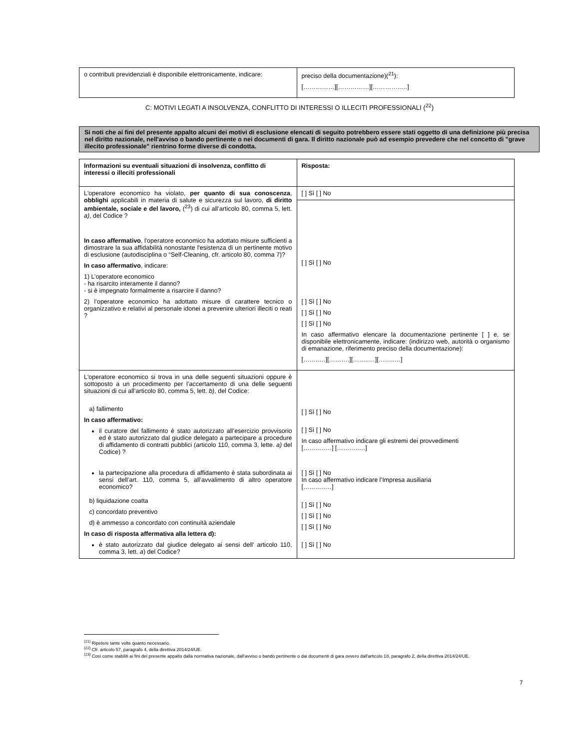| o contributi previdenziali è disponibile elettronicamente, indicare: | preciso della documentazione)(<sup>21</sup>): [……………][……………][…………..…] |
C: MOTIVI LEGATI A INSOLVENZA, CONFLITTO DI INTERESSI O ILLECITI PROFESSIONALI (<sup>22</sup>)
Si noti che ai fini del presente appalto alcuni dei motivi di esclusione elencati di seguito potrebbero essere stati oggetto di una definizione più precisa nel diritto nazionale, nell'avviso o bando pertinente o nei documenti di gara. Il diritto nazionale può ad esempio prevedere che nel concetto di "grave illecito professionale" rientrino forme diverse di condotta.
| Informazioni su eventuali situazioni di insolvenza, conflitto di interessi o illeciti professionali | Risposta: |
| L'operatore economico ha violato, per quanto di sua conoscenza , obblighi applicabili in materia di salute e sicurezza sul lavoro, di diritto ambientale, sociale e del lavoro, (<sup>23</sup>) di cui all’articolo 80, comma 5, lett. a) , del Codice ? In caso affermativo , l'operatore economico ha adottato misure sufficienti a dimostrare la sua affidabilità nonostante l'esistenza di un pertinente motivo di esclusione (autodisciplina o “Self-Cleaning, cfr. articolo 80, comma 7)? In caso affermativo , indicare: 1) L’operatore economico - ha risarcito interamente il danno? - si è impegnato formalmente a risarcire il danno? 2) l’operatore economico ha adottato misure di carattere tecnico o organizzativo e relativi al personale idonei a prevenire ulteriori illeciti o reati ? | [ ] Sì [ ] No |
| | [ ] Sì [ ] No [ ] Sì [ ] No [ ] Sì [ ] No [ ] Sì [ ] No In caso affermativo elencare la documentazione pertinente [ ] e, se disponibile elettronicamente, indicare: (indirizzo web, autorità o organismo di emanazione, riferimento preciso della documentazione): [……..…][……….][……..…][……..…] |
| L'operatore economico si trova in una delle seguenti situazioni oppure è sottoposto a un procedimento per l’accertamento di una delle seguenti situazioni di cui all’articolo 80, comma 5, lett. b) , del Codice: a) fallimento In caso affermativo: il curatore del fallimento è stato autorizzato all’esercizio provvisorio ed è stato autorizzato dal giudice delegato a partecipare a procedure di affidamento di contratti pubblici (articolo 110, comma 3, lette. a) del Codice) ? la partecipazione alla procedura di affidamento è stata subordinata ai sensi dell’art. 110, comma 5, all’avvalimento di altro operatore economico? b) liquidazione coatta c) concordato preventivo d) è ammesso a concordato con continuità aziendale In caso di risposta affermativa alla lettera d): è stato autorizzato dal giudice delegato ai sensi dell’ articolo 110, comma 3, lett. a ) del Codice? | [ ] Sì [ ] No [ ] Sì [ ] No In caso affermativo indicare gli estremi dei provvedimenti [………..…] [………..…] [ ] Sì [ ] No In caso affermativo indicare l’Impresa ausiliaria [………..…] [ ] Sì [ ] No [ ] Sì [ ] No [ ] Sì [ ] No [ ] Sì [ ] No |
<sup>(21)</sup> Ripetere tante volte quanto necessario.
<sup>(22)</sup> Cfr. articolo 57, paragrafo 4, della direttiva 2014/24/UE.
<sup>(23)</sup> Così come stabiliti ai fini del presente appalto dalla normativa nazionale, dall'avviso o bando pertinente o dai documenti di gara ovvero dall'articolo 18, paragrafo 2, della direttiva 2014/24/UE.
7